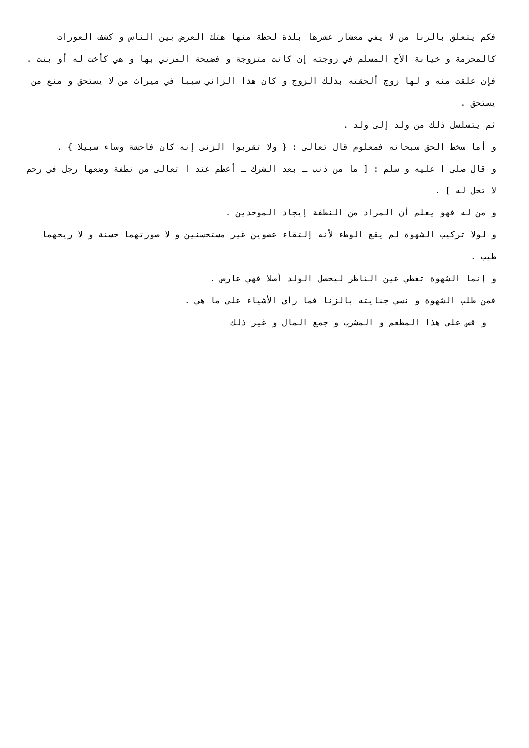فكم يتعلق بالزنا من لا يفي معشار عشرها بلذة لحظة منها هتك العرض بين الناس و كشف العورات كالمحرمة و خيانة الأخ المسلم في زوجته إن كانت متزوجة و فضيحة المزني بها و هي كأخت له أو بنت .
فإن علقت منه و لها زوج ألحقته بذلك الزوج و كان هذا الزاني سببا في ميراث من لا يستحق و منع من يستحق .
ثم يتسلسل ذلك من ولد إلى ولد .
و أما سخط الحق سبحانه فمعلوم قال تعالى : { ولا تقربوا الزنى إنه كان فاحشة وساء سبيلا } .
و قال صلى ا عليه و سلم : [ ما من ذنب ـ بعد الشرك ـ أعظم عند ا تعالى من نطفة وضعها رجل في رحم لا تحل له ] .
و من له فهو يعلم أن المراد من النطفة إيجاد الموحدين .
و لولا تركيب الشهوة لم يقع الوطء لأنه إلتقاء عضوين غير مستحسنين و لا صورتهما حسنة و لا ريحهما طيب .
و إنما الشهوة تغطي عين الناظر ليحصل الولد أصلا فهي عارض .
فمن طلب الشهوة و نسي جنايته بالزنا فما رأى الأشياء على ما هي .
و قس على هذا المطعم و المشرب و جمع المال و غير ذلك